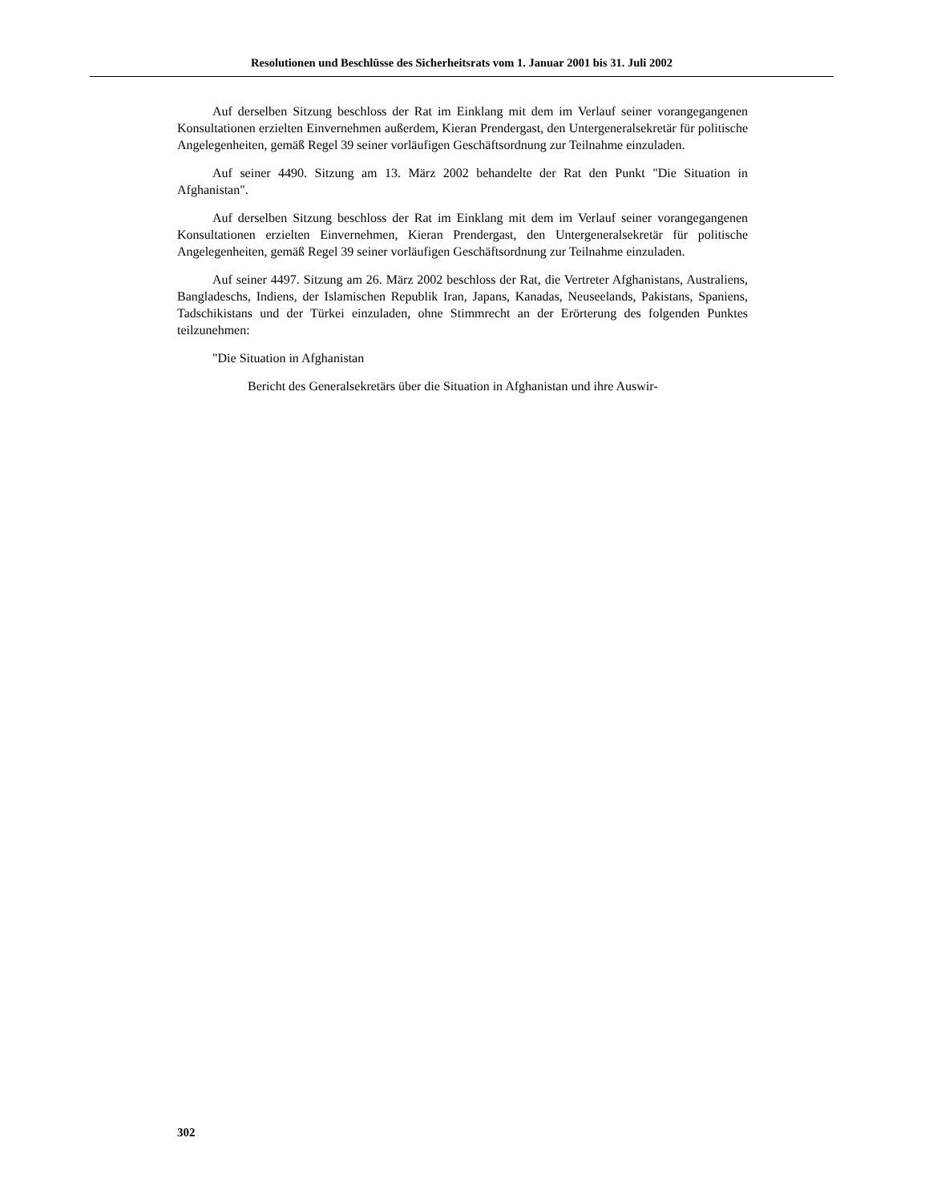Resolutionen und Beschlüsse des Sicherheitsrats vom 1. Januar 2001 bis 31. Juli 2002
Auf derselben Sitzung beschloss der Rat im Einklang mit dem im Verlauf seiner vorangegangenen Konsultationen erzielten Einvernehmen außerdem, Kieran Prendergast, den Untergeneralsekretär für politische Angelegenheiten, gemäß Regel 39 seiner vorläufigen Geschäftsordnung zur Teilnahme einzuladen.
Auf seiner 4490. Sitzung am 13. März 2002 behandelte der Rat den Punkt "Die Situation in Afghanistan".
Auf derselben Sitzung beschloss der Rat im Einklang mit dem im Verlauf seiner vorangegangenen Konsultationen erzielten Einvernehmen, Kieran Prendergast, den Untergeneralsekretär für politische Angelegenheiten, gemäß Regel 39 seiner vorläufigen Geschäftsordnung zur Teilnahme einzuladen.
Auf seiner 4497. Sitzung am 26. März 2002 beschloss der Rat, die Vertreter Afghanistans, Australiens, Bangladeschs, Indiens, der Islamischen Republik Iran, Japans, Kanadas, Neuseelands, Pakistans, Spaniens, Tadschikistans und der Türkei einzuladen, ohne Stimmrecht an der Erörterung des folgenden Punktes teilzunehmen:
"Die Situation in Afghanistan
Bericht des Generalsekretärs über die Situation in Afghanistan und ihre Auswir-
302